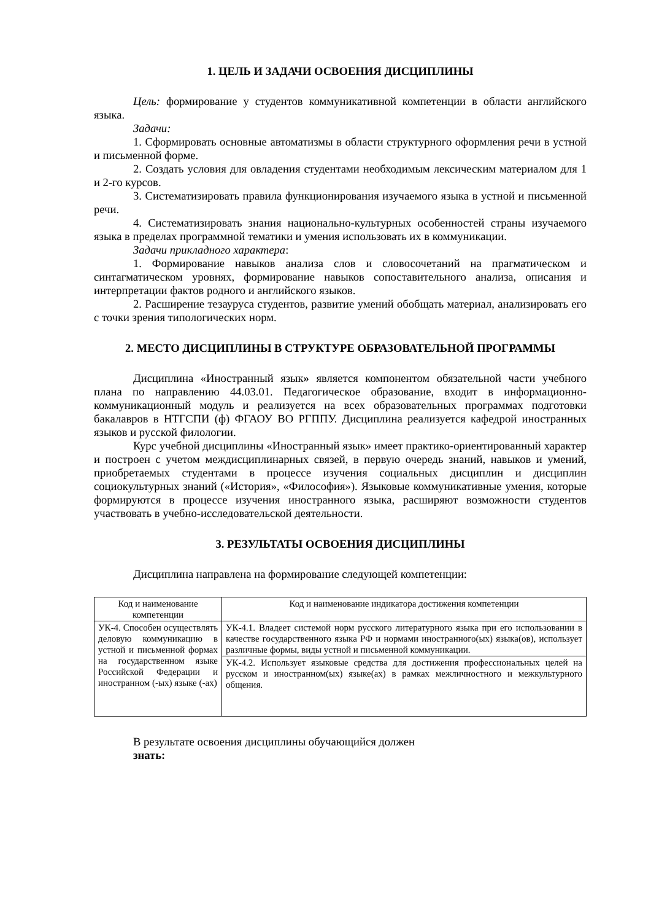1. ЦЕЛЬ И ЗАДАЧИ ОСВОЕНИЯ ДИСЦИПЛИНЫ
Цель: формирование у студентов коммуникативной компетенции в области английского языка.
Задачи:
1. Сформировать основные автоматизмы в области структурного оформления речи в устной и письменной форме.
2. Создать условия для овладения студентами необходимым лексическим материалом для 1 и 2-го курсов.
3. Систематизировать правила функционирования изучаемого языка в устной и письменной речи.
4. Систематизировать знания национально-культурных особенностей страны изучаемого языка в пределах программной тематики и умения использовать их в коммуникации.
Задачи прикладного характера:
1. Формирование навыков анализа слов и словосочетаний на прагматическом и синтагматическом уровнях, формирование навыков сопоставительного анализа, описания и интерпретации фактов родного и английского языков.
2. Расширение тезауруса студентов, развитие умений обобщать материал, анализировать его с точки зрения типологических норм.
2. МЕСТО ДИСЦИПЛИНЫ В СТРУКТУРЕ ОБРАЗОВАТЕЛЬНОЙ ПРОГРАММЫ
Дисциплина «Иностранный язык» является компонентом обязательной части учебного плана по направлению 44.03.01. Педагогическое образование, входит в информационно-коммуникационный модуль и реализуется на всех образовательных программах подготовки бакалавров в НТГСПИ (ф) ФГАОУ ВО РГППУ. Дисциплина реализуется кафедрой иностранных языков и русской филологии.
Курс учебной дисциплины «Иностранный язык» имеет практико-ориентированный характер и построен с учетом междисциплинарных связей, в первую очередь знаний, навыков и умений, приобретаемых студентами в процессе изучения социальных дисциплин и дисциплин социокультурных знаний («История», «Философия»). Языковые коммуникативные умения, которые формируются в процессе изучения иностранного языка, расширяют возможности студентов участвовать в учебно-исследовательской деятельности.
3. РЕЗУЛЬТАТЫ ОСВОЕНИЯ ДИСЦИПЛИНЫ
Дисциплина направлена на формирование следующей компетенции:
| Код и наименование компетенции | Код и наименование индикатора достижения компетенции |
| --- | --- |
| УК-4. Способен осуществлять деловую коммуникацию в устной и письменной формах на государственном языке Российской Федерации и иностранном (-ых) языке (-ах) | УК-4.1. Владеет системой норм русского литературного языка при его использовании в качестве государственного языка РФ и нормами иностранного(ых) языка(ов), использует различные формы, виды устной и письменной коммуникации. |
| | УК-4.2. Использует языковые средства для достижения профессиональных целей на русском и иностранном(ых) языке(ах) в рамках межличностного и межкультурного общения. |
В результате освоения дисциплины обучающийся должен
знать: